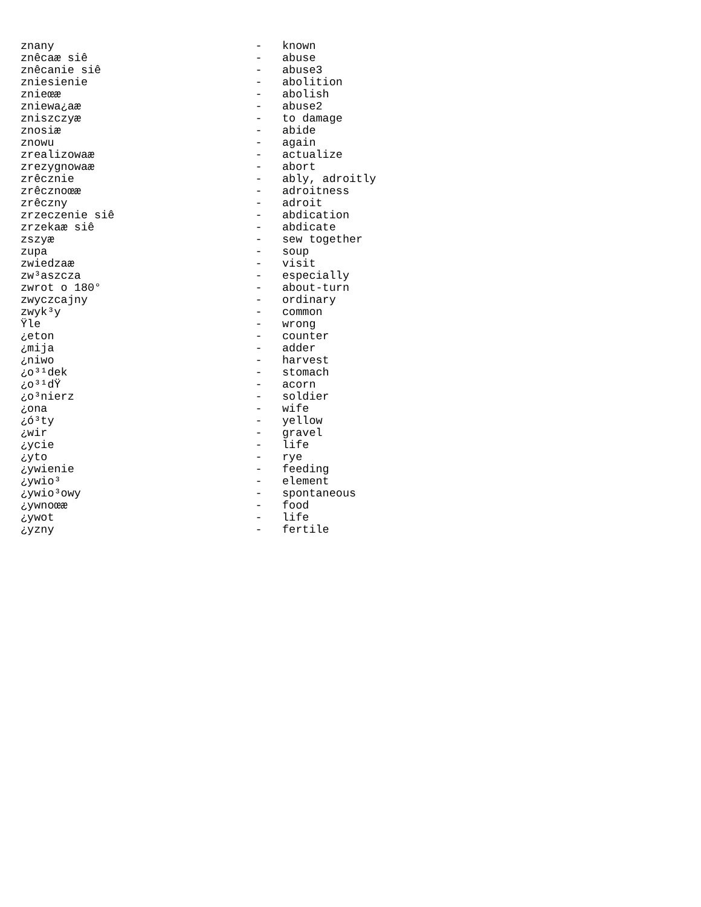znany                              -   known
znêcaæ siê                         -   abuse
znêcanie siê                       -   abuse3
zniesienie                         -   abolition
znieœæ                             -   abolish
zniewa¿aæ                          -   abuse2
zniszczyæ                          -   to damage
znosiæ                             -   abide
znowu                              -   again
zrealizowaæ                        -   actualize
zrezygnowaæ                        -   abort
zrêcznie                           -   ably, adroitly
zrêcznoœæ                          -   adroitness
zrêczny                            -   adroit
zrzeczenie siê                     -   abdication
zrzekaæ siê                        -   abdicate
zszyæ                              -   sew together
zupa                               -   soup
zwiedzaæ                           -   visit
zw³aszcza                          -   especially
zwrot o 180°                       -   about-turn
zwyczcajny                         -   ordinary
zwyk³y                             -   common
Ÿle                                -   wrong
¿eton                              -   counter
¿mija                              -   adder
¿niwo                              -   harvest
¿o³¹dek                            -   stomach
¿o³¹dŸ                             -   acorn
¿o³nierz                           -   soldier
¿ona                               -   wife
¿ó³ty                              -   yellow
¿wir                               -   gravel
¿ycie                              -   life
¿yto                               -   rye
¿ywienie                           -   feeding
¿ywio³                             -   element
¿ywio³owy                          -   spontaneous
¿ywnoœæ                            -   food
¿ywot                              -   life
¿yzny                              -   fertile